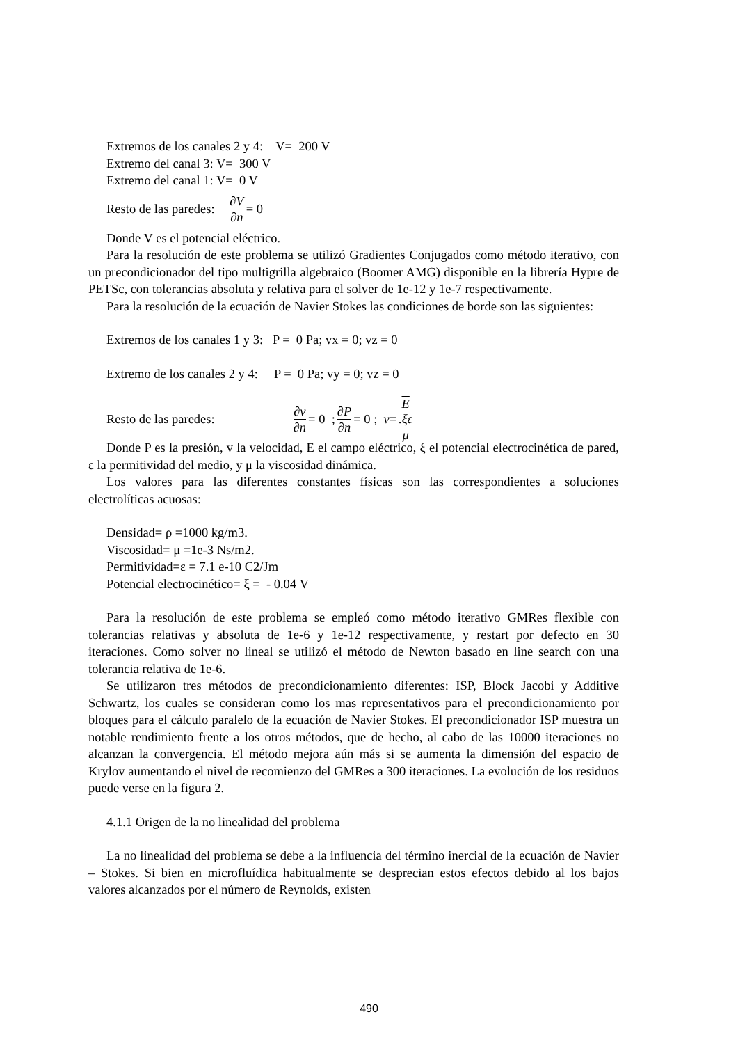Extremos de los canales 2 y 4: V= 200 V
Extremo del canal 3: V= 300 V
Extremo del canal 1: V= 0 V
Resto de las paredes: ∂V ∂n = 0
Donde V es el potencial eléctrico.
Para la resolución de este problema se utilizó Gradientes Conjugados como método iterativo, con un precondicionador del tipo multigrilla algebraico (Boomer AMG) disponible en la librería Hypre de PETSc, con tolerancias absoluta y relativa para el solver de 1e-12 y 1e-7 respectivamente.
Para la resolución de la ecuación de Navier Stokes las condiciones de borde son las siguientes:
Extremos de los canales 1 y 3: P = 0 Pa; vx = 0; vz = 0
Extremo de los canales 2 y 4: P = 0 Pa; vy = 0; vz = 0
Resto de las paredes: ∂v ∂n = 0 ; ∂P ∂n = 0 ; v = E.ξε μ
Donde P es la presión, v la velocidad, E el campo eléctrico, ξ el potencial electrocinética de pared, ε la permitividad del medio, y μ la viscosidad dinámica.
Los valores para las diferentes constantes físicas son las correspondientes a soluciones electrolíticas acuosas:
Densidad= ρ =1000 kg/m3.
Viscosidad= μ =1e-3 Ns/m2.
Permitividad=ε = 7.1 e-10 C2/Jm
Potencial electrocinético= ξ = - 0.04 V
Para la resolución de este problema se empleó como método iterativo GMRes flexible con tolerancias relativas y absoluta de 1e-6 y 1e-12 respectivamente, y restart por defecto en 30 iteraciones. Como solver no lineal se utilizó el método de Newton basado en line search con una tolerancia relativa de 1e-6.
Se utilizaron tres métodos de precondicionamiento diferentes: ISP, Block Jacobi y Additive Schwartz, los cuales se consideran como los mas representativos para el precondicionamiento por bloques para el cálculo paralelo de la ecuación de Navier Stokes. El precondicionador ISP muestra un notable rendimiento frente a los otros métodos, que de hecho, al cabo de las 10000 iteraciones no alcanzan la convergencia. El método mejora aún más si se aumenta la dimensión del espacio de Krylov aumentando el nivel de recomienzo del GMRes a 300 iteraciones. La evolución de los residuos puede verse en la figura 2.
4.1.1 Origen de la no linealidad del problema
La no linealidad del problema se debe a la influencia del término inercial de la ecuación de Navier – Stokes. Si bien en microfluídica habitualmente se desprecian estos efectos debido al los bajos valores alcanzados por el número de Reynolds, existen
490